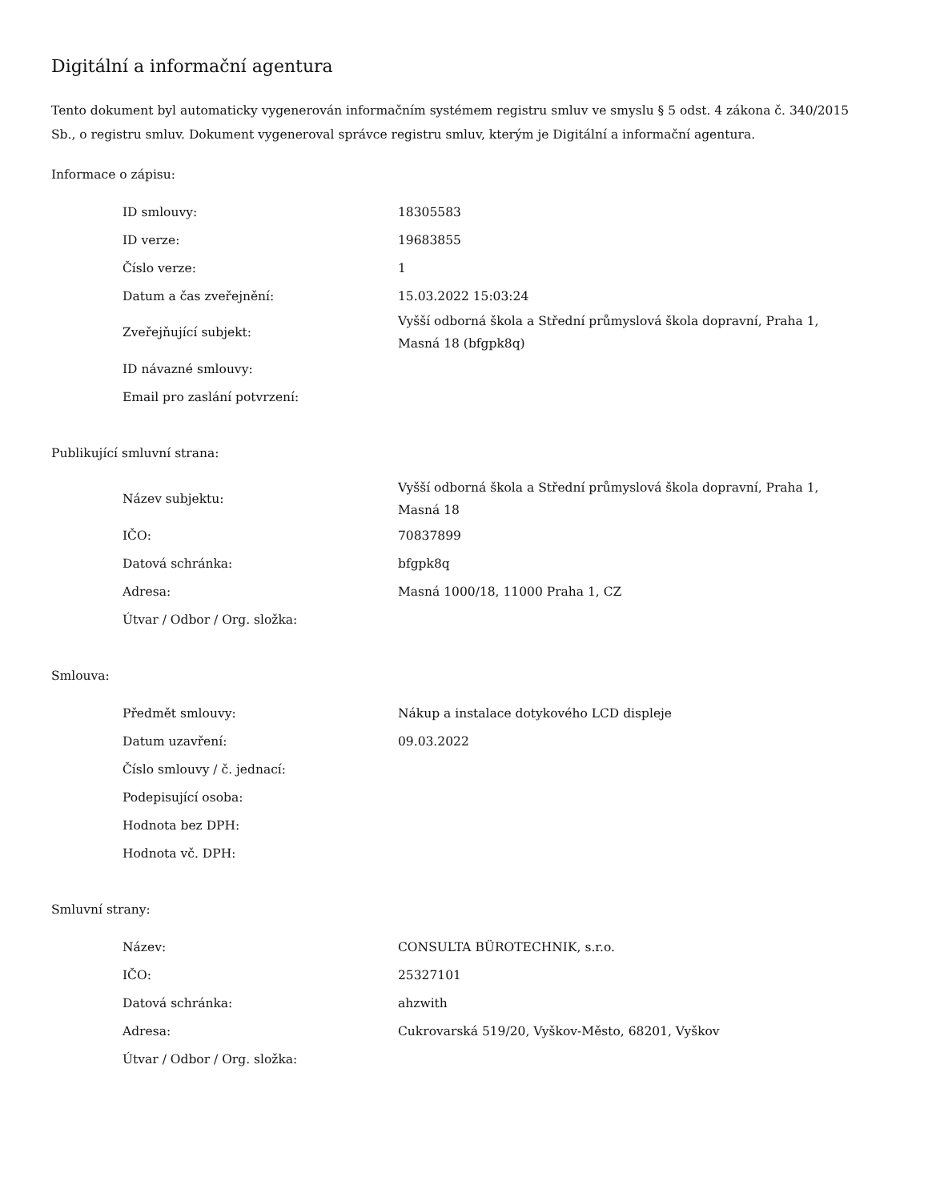Digitální a informační agentura
Tento dokument byl automaticky vygenerován informačním systémem registru smluv ve smyslu § 5 odst. 4 zákona č. 340/2015 Sb., o registru smluv. Dokument vygeneroval správce registru smluv, kterým je Digitální a informační agentura.
Informace o zápisu:
| ID smlouvy: | 18305583 |
| ID verze: | 19683855 |
| Číslo verze: | 1 |
| Datum a čas zveřejnění: | 15.03.2022 15:03:24 |
| Zveřejňující subjekt: | Vyšší odborná škola a Střední průmyslová škola dopravní, Praha 1, Masná 18 (bfgpk8q) |
| ID návazné smlouvy: | |
| Email pro zaslání potvrzení: | |
Publikující smluvní strana:
| Název subjektu: | Vyšší odborná škola a Střední průmyslová škola dopravní, Praha 1, Masná 18 |
| IČO: | 70837899 |
| Datová schránka: | bfgpk8q |
| Adresa: | Masná 1000/18, 11000 Praha 1, CZ |
| Útvar / Odbor / Org. složka: | |
Smlouva:
| Předmět smlouvy: | Nákup a instalace dotykového LCD displeje |
| Datum uzavření: | 09.03.2022 |
| Číslo smlouvy / č. jednací: | |
| Podepisující osoba: | |
| Hodnota bez DPH: | |
| Hodnota vč. DPH: | |
Smluvní strany:
| Název: | CONSULTA BÜROTECHNIK, s.r.o. |
| IČO: | 25327101 |
| Datová schránka: | ahzwith |
| Adresa: | Cukrovarská 519/20, Vyškov-Město, 68201, Vyškov |
| Útvar / Odbor / Org. složka: | |